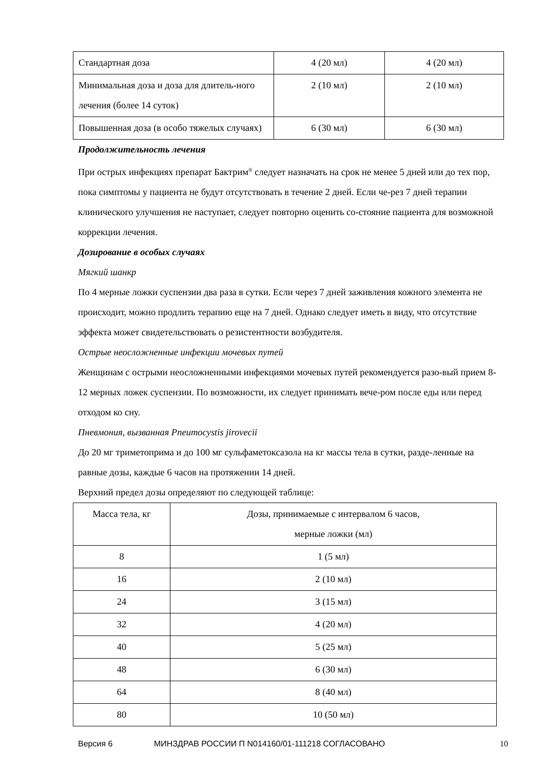| Стандартная доза | 4 (20 мл) | 4 (20 мл) |
| Минимальная доза и доза для длитель-ного лечения (более 14 суток) | 2 (10 мл) | 2 (10 мл) |
| Повышенная доза (в особо тяжелых случаях) | 6 (30 мл) | 6 (30 мл) |
Продолжительность лечения
При острых инфекциях препарат Бактрим<sup>®</sup> следует назначать на срок не менее 5 дней или до тех пор, пока симптомы у пациента не будут отсутствовать в течение 2 дней. Если че-рез 7 дней терапии клинического улучшения не наступает, следует повторно оценить со-стояние пациента для возможной коррекции лечения.
Дозирование в особых случаях
Мягкий шанкр
По 4 мерные ложки суспензии два раза в сутки. Если через 7 дней заживления кожного элемента не происходит, можно продлить терапию еще на 7 дней. Однако следует иметь в виду, что отсутствие эффекта может свидетельствовать о резистентности возбудителя.
Острые неосложненные инфекции мочевых путей
Женщинам с острыми неосложненными инфекциями мочевых путей рекомендуется разо-вый прием 8-12 мерных ложек суспензии. По возможности, их следует принимать вече-ром после еды или перед отходом ко сну.
Пневмония, вызванная Pneumocystis jirovecii
До 20 мг триметоприма и до 100 мг сульфаметоксазола на кг массы тела в сутки, разде-ленные на равные дозы, каждые 6 часов на протяжении 14 дней.
Верхний предел дозы определяют по следующей таблице:
| Масса тела, кг | Дозы, принимаемые с интервалом 6 часов, мерные ложки (мл) |
| 8 | 1 (5 мл) |
| 16 | 2 (10 мл) |
| 24 | 3 (15 мл) |
| 32 | 4 (20 мл) |
| 40 | 5 (25 мл) |
| 48 | 6 (30 мл) |
| 64 | 8 (40 мл) |
| 80 | 10 (50 мл) |
Версия 6 МИНЗДРАВ РОССИИ П N014160/01-111218 СОГЛАСОВАНО 10